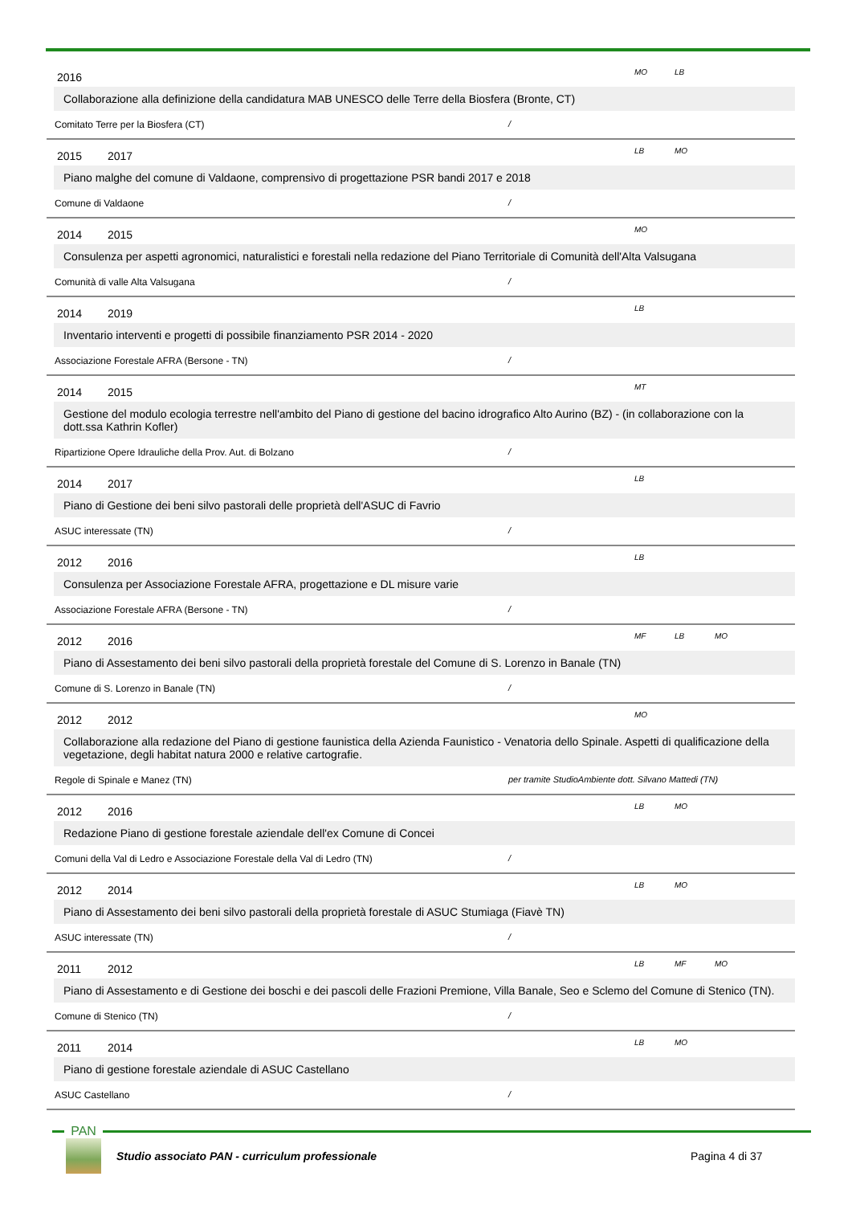2016 MO LB
Collaborazione alla definizione della candidatura MAB UNESCO delle Terre della Biosfera (Bronte, CT)
Comitato Terre per la Biosfera (CT) /
2015 2017 LB MO
Piano malghe del comune di Valdaone, comprensivo di progettazione PSR bandi 2017 e 2018
Comune di Valdaone /
2014 2015 MO
Consulenza per aspetti agronomici, naturalistici e forestali nella redazione del Piano Territoriale di Comunità dell'Alta Valsugana
Comunità di valle Alta Valsugana /
2014 2019 LB
Inventario interventi e progetti di possibile finanziamento PSR 2014 - 2020
Associazione Forestale AFRA (Bersone - TN) /
2014 2015 MT
Gestione del modulo ecologia terrestre nell'ambito del Piano di gestione del bacino idrografico Alto Aurino (BZ) - (in collaborazione con la dott.ssa Kathrin Kofler)
Ripartizione Opere Idrauliche della Prov. Aut. di Bolzano /
2014 2017 LB
Piano di Gestione dei beni silvo pastorali delle proprietà dell'ASUC di Favrio
ASUC interessate (TN) /
2012 2016 LB
Consulenza per Associazione Forestale AFRA, progettazione e DL misure varie
Associazione Forestale AFRA (Bersone - TN) /
2012 2016 MF LB MO
Piano di Assestamento dei beni silvo pastorali della proprietà forestale del Comune di S. Lorenzo in Banale (TN)
Comune di S. Lorenzo in Banale (TN) /
2012 2012 MO
Collaborazione alla redazione del Piano di gestione faunistica della Azienda Faunistico - Venatoria dello Spinale. Aspetti di qualificazione della vegetazione, degli habitat natura 2000 e relative cartografie.
Regole di Spinale e Manez (TN) per tramite StudioAmbiente dott. Silvano Mattedi (TN)
2012 2016 LB MO
Redazione Piano di gestione forestale aziendale dell'ex Comune di Concei
Comuni della Val di Ledro e Associazione Forestale della Val di Ledro (TN) /
2012 2014 LB MO
Piano di Assestamento dei beni silvo pastorali della proprietà forestale di ASUC Stumiaga (Fiavè TN)
ASUC interessate (TN) /
2011 2012 LB MF MO
Piano di Assestamento e di Gestione dei boschi e dei pascoli delle Frazioni Premione, Villa Banale, Seo e Sclemo del Comune di Stenico (TN).
Comune di Stenico (TN) /
2011 2014 LB MO
Piano di gestione forestale aziendale di ASUC Castellano
ASUC Castellano /
PAN
Studio associato PAN - curriculum professionale
Pagina 4 di 37